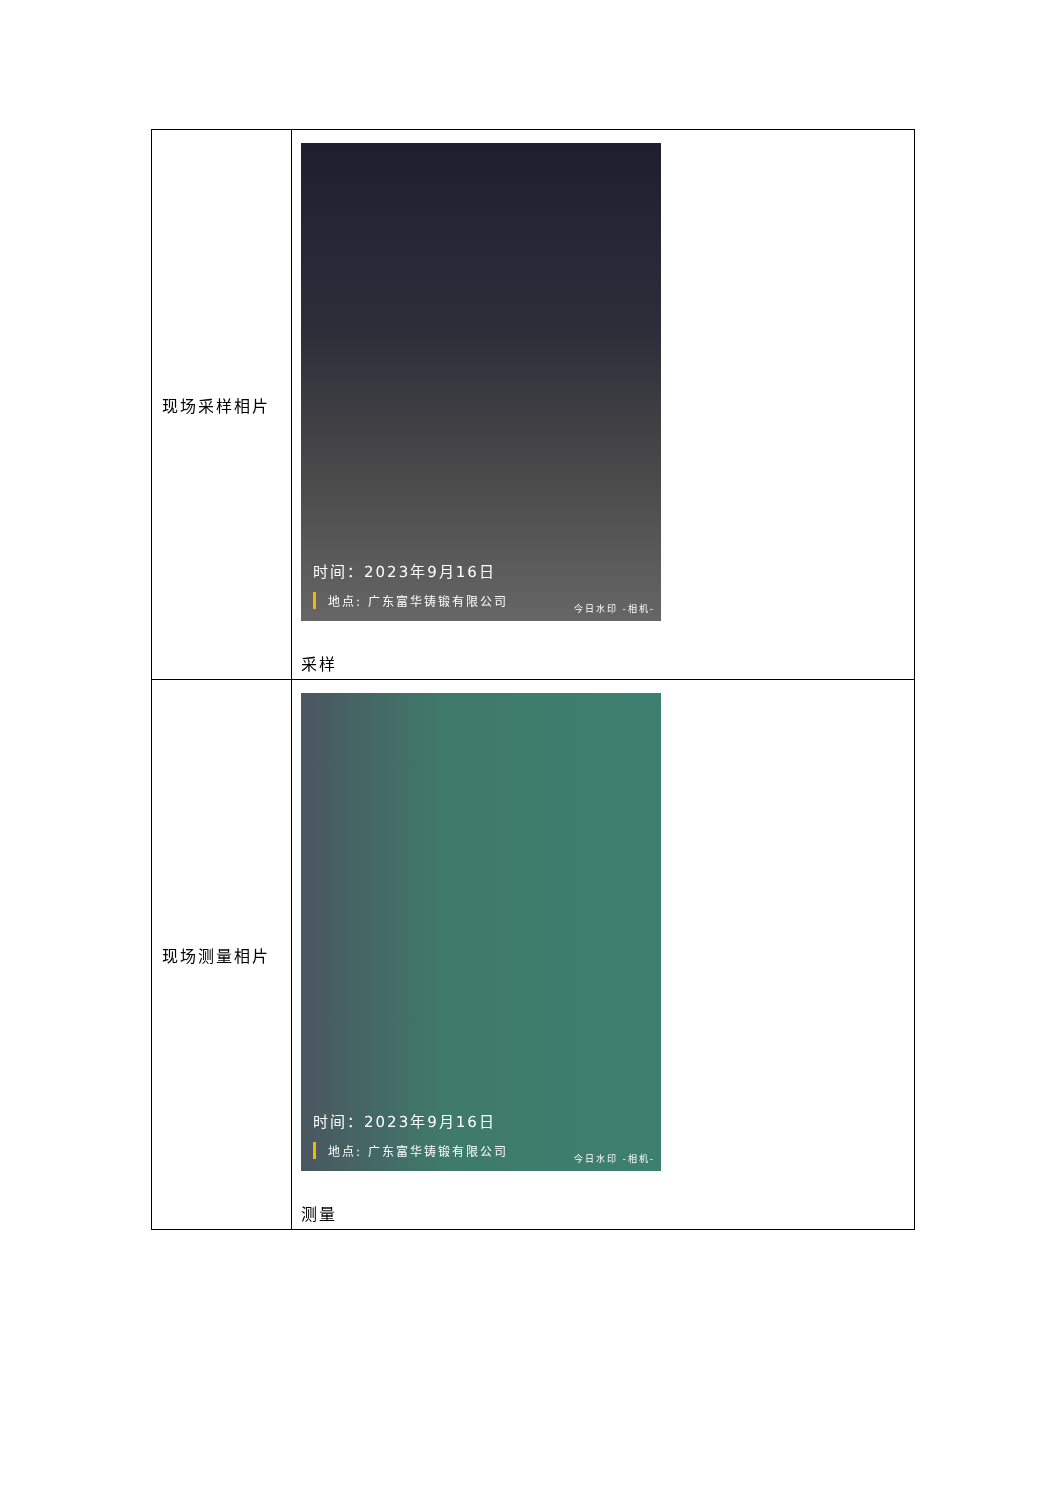| 现场采样相片 | 时间：2023年9月16日 地点: 广东富华铸锻有限公司 今日水印 -相机- 采样 |
| 现场测量相片 | 时间：2023年9月16日 地点: 广东富华铸锻有限公司 今日水印 -相机- 测量 |